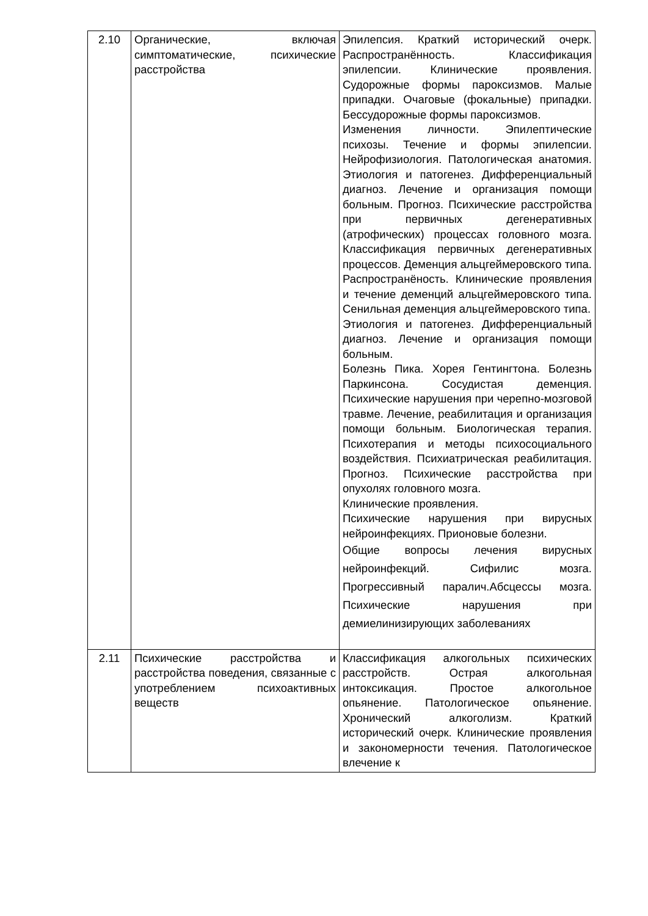| 2.10 | Органические, включая симптоматические, психические расстройства | Эпилепсия. Краткий исторический очерк. Распространённость. Классификация эпилепсии. Клинические проявления. Судорожные формы пароксизмов. Малые припадки. Очаговые (фокальные) припадки. Бессудорожные формы пароксизмов. Изменения личности. Эпилептические психозы. Течение и формы эпилепсии. Нейрофизиология. Патологическая анатомия. Этиология и патогенез. Дифференциальный диагноз. Лечение и организация помощи больным. Прогноз. Психические расстройства при первичных дегенеративных (атрофических) процессах головного мозга. Классификация первичных дегенеративных процессов. Деменция альцгеймеровского типа. Распространёность. Клинические проявления и течение деменций альцгеймеровского типа. Сенильная деменция альцгеймеровского типа. Этиология и патогенез. Дифференциальный диагноз. Лечение и организация помощи больным. Болезнь Пика. Хорея Гентингтона. Болезнь Паркинсона. Сосудистая деменция. Психические нарушения при черепно-мозговой травме. Лечение, реабилитация и организация помощи больным. Биологическая терапия. Психотерапия и методы психосоциального воздействия. Психиатрическая реабилитация. Прогноз. Психические расстройства при опухолях головного мозга. Клинические проявления. Психические нарушения при вирусных нейроинфекциях. Прионовые болезни. Общие вопросы лечения вирусных нейроинфекций. Сифилис мозга. Прогрессивный паралич.Абсцессы мозга. Психические нарушения при демиелинизирующих заболеваниях |
| 2.11 | Психические расстройства и расстройства поведения, связанные с употреблением психоактивных веществ | Классификация алкогольных психических расстройств. Острая алкогольная интоксикация. Простое алкогольное опьянение. Патологическое опьянение. Хронический алкоголизм. Краткий исторический очерк. Клинические проявления и закономерности течения. Патологическое влечение к |